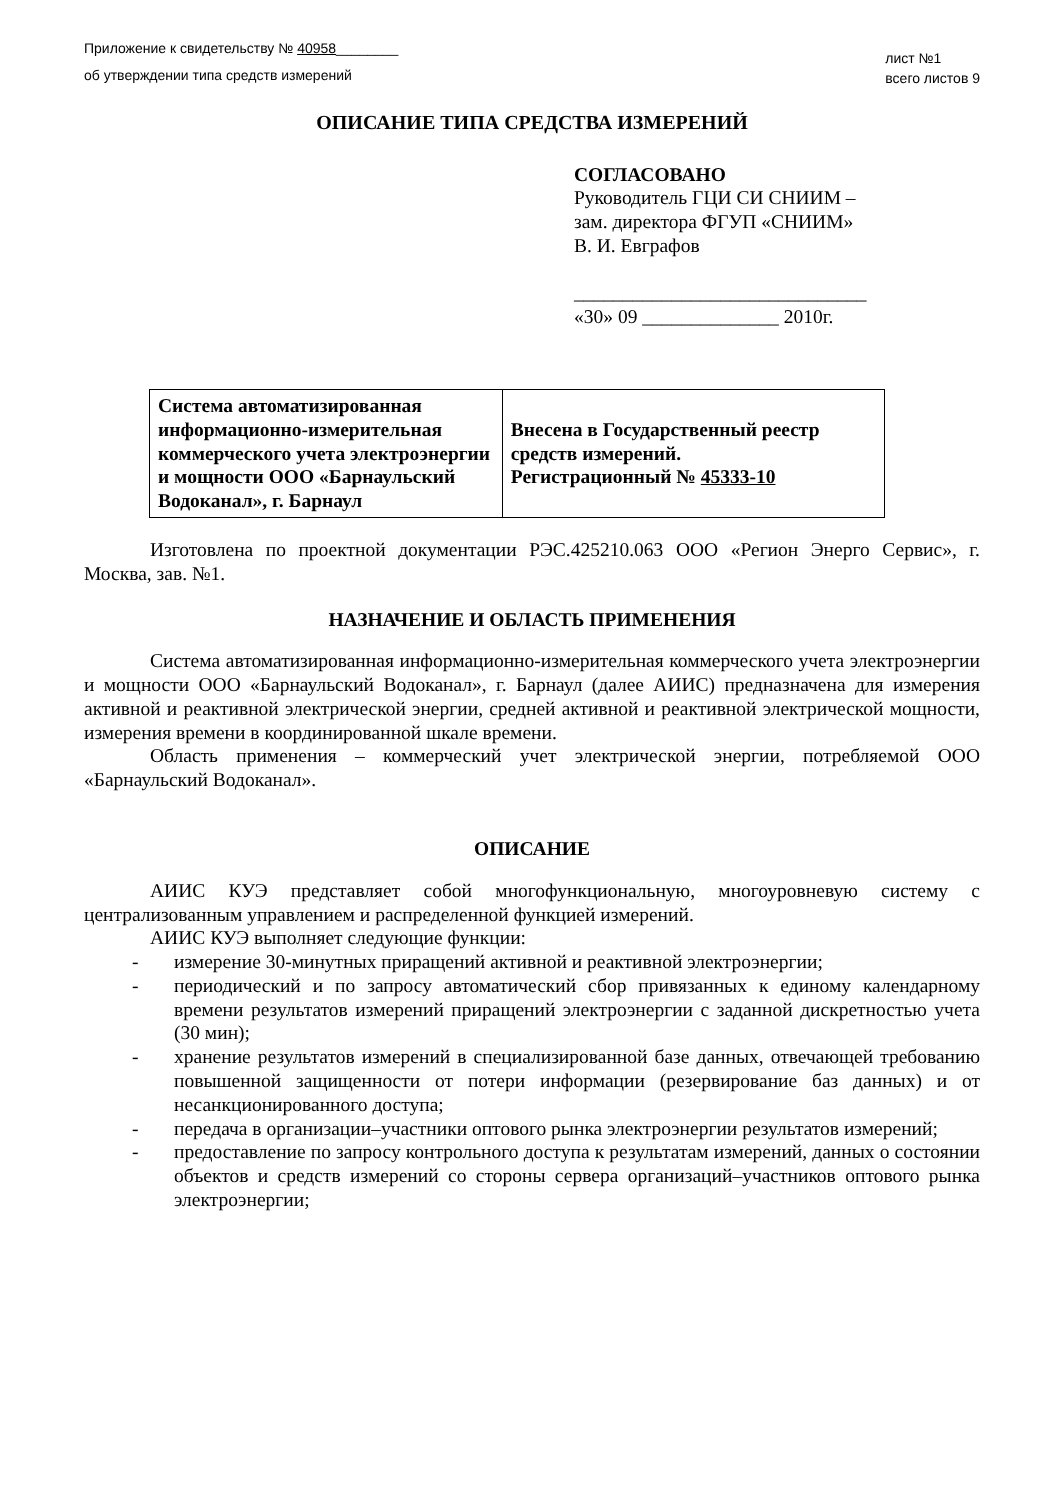Приложение к свидетельству № 40958________
об утверждении типа средств измерений
лист №1
всего листов 9
ОПИСАНИЕ ТИПА СРЕДСТВА ИЗМЕРЕНИЙ
СОГЛАСОВАНО
Руководитель ГЦИ СИ СНИИМ –
зам. директора ФГУП «СНИИМ»
В. И. Евграфов
______________________________
«30» 09 ______________ 2010г.
| Система автоматизированная информационно-измерительная коммерческого учета электроэнергии и мощности ООО «Барнаульский Водоканал», г. Барнаул | Внесена в Государственный реестр средств измерений. Регистрационный № 45333-10 |
Изготовлена по проектной документации РЭС.425210.063 ООО «Регион Энерго Сервис», г. Москва, зав. №1.
НАЗНАЧЕНИЕ И ОБЛАСТЬ ПРИМЕНЕНИЯ
Система автоматизированная информационно-измерительная коммерческого учета электроэнергии и мощности ООО «Барнаульский Водоканал», г. Барнаул (далее АИИС) предназначена для измерения активной и реактивной электрической энергии, средней активной и реактивной электрической мощности, измерения времени в координированной шкале времени.
Область применения – коммерческий учет электрической энергии, потребляемой ООО «Барнаульский Водоканал».
ОПИСАНИЕ
АИИС КУЭ представляет собой многофункциональную, многоуровневую систему с централизованным управлением и распределенной функцией измерений.
АИИС КУЭ выполняет следующие функции:
- измерение 30-минутных приращений активной и реактивной электроэнергии;
- периодический и по запросу автоматический сбор привязанных к единому календарному времени результатов измерений приращений электроэнергии с заданной дискретностью учета (30 мин);
- хранение результатов измерений в специализированной базе данных, отвечающей требованию повышенной защищенности от потери информации (резервирование баз данных) и от несанкционированного доступа;
- передача в организации–участники оптового рынка электроэнергии результатов измерений;
- предоставление по запросу контрольного доступа к результатам измерений, данных о состоянии объектов и средств измерений со стороны сервера организаций–участников оптового рынка электроэнергии;